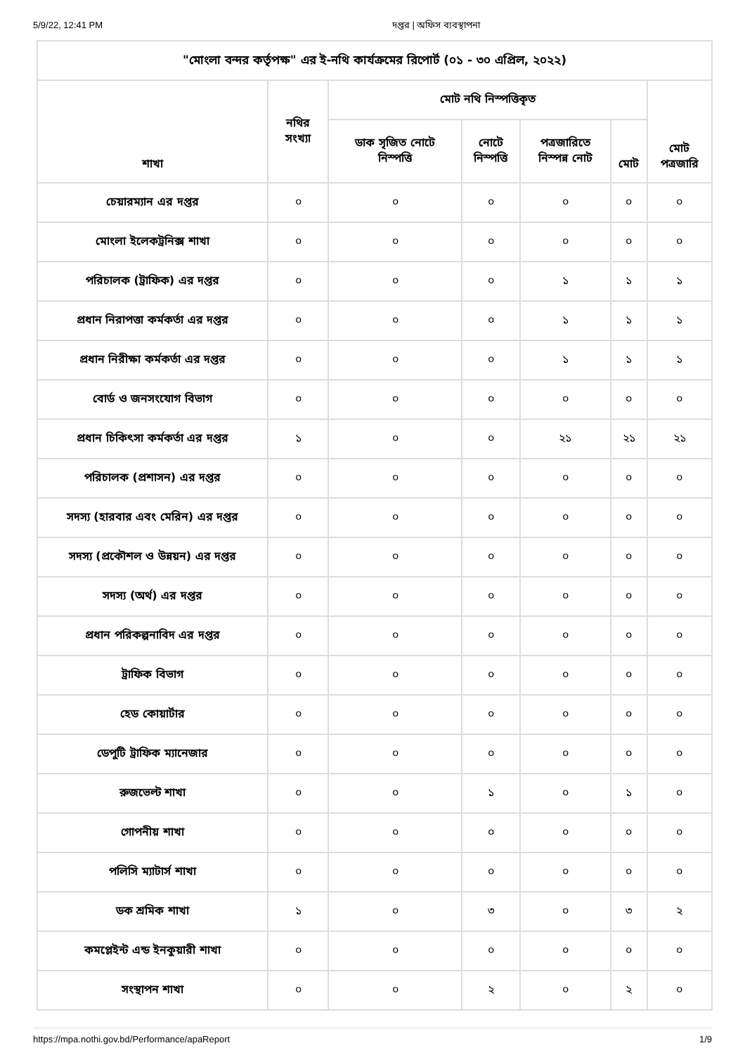5/9/22, 12:41 PM দপ্তর | অফিস ব্যবস্থাপনা
| "মোংলা বন্দর কর্তৃপক্ষ" এর ই-নথি কার্যক্রমের রিপোর্ট (০১ - ৩০ এপ্রিল, ২০২২) | | | | | | |
| --- | --- | --- | --- | --- | --- | --- |
| শাখা | নথির সংখ্যা | মোট নথি নিস্পত্তিকৃত | | | | মোট পত্রজারি |
| | | ডাক সৃজিত নোটে নিস্পত্তি | নোটে নিস্পত্তি | পত্রজারিতে নিস্পন্ন নোট | মোট | |
| চেয়ারম্যান এর দপ্তর | ০ | ০ | ০ | ০ | ০ | ০ |
| মোংলা ইলেকট্রনিক্স শাখা | ০ | ০ | ০ | ০ | ০ | ০ |
| পরিচালক (ট্রাফিক) এর দপ্তর | ০ | ০ | ০ | ১ | ১ | ১ |
| প্রধান নিরাপত্তা কর্মকর্তা এর দপ্তর | ০ | ০ | ০ | ১ | ১ | ১ |
| প্রধান নিরীক্ষা কর্মকর্তা এর দপ্তর | ০ | ০ | ০ | ১ | ১ | ১ |
| বোর্ড ও জনসংযোগ বিভাগ | ০ | ০ | ০ | ০ | ০ | ০ |
| প্রধান চিকিৎসা কর্মকর্তা এর দপ্তর | ১ | ০ | ০ | ২১ | ২১ | ২১ |
| পরিচালক (প্রশাসন) এর দপ্তর | ০ | ০ | ০ | ০ | ০ | ০ |
| সদস্য (হারবার এবং মেরিন) এর দপ্তর | ০ | ০ | ০ | ০ | ০ | ০ |
| সদস্য (প্রকৌশল ও উন্নয়ন) এর দপ্তর | ০ | ০ | ০ | ০ | ০ | ০ |
| সদস্য (অর্থ) এর দপ্তর | ০ | ০ | ০ | ০ | ০ | ০ |
| প্রধান পরিকল্পনাবিদ এর দপ্তর | ০ | ০ | ০ | ০ | ০ | ০ |
| ট্রাফিক বিভাগ | ০ | ০ | ০ | ০ | ০ | ০ |
| হেড কোয়ার্টার | ০ | ০ | ০ | ০ | ০ | ০ |
| ডেপুটি ট্রাফিক ম্যানেজার | ০ | ০ | ০ | ০ | ০ | ০ |
| রুজভেল্ট শাখা | ০ | ০ | ১ | ০ | ১ | ০ |
| গোপনীয় শাখা | ০ | ০ | ০ | ০ | ০ | ০ |
| পলিসি ম্যাটার্স শাখা | ০ | ০ | ০ | ০ | ০ | ০ |
| ডক শ্রমিক শাখা | ১ | ০ | ৩ | ০ | ৩ | ২ |
| কমপ্লেইন্ট এন্ড ইনকুয়ারী শাখা | ০ | ০ | ০ | ০ | ০ | ০ |
| সংস্থাপন শাখা | ০ | ০ | ২ | ০ | ২ | ০ |
https://mpa.nothi.gov.bd/Performance/apaReport 1/9